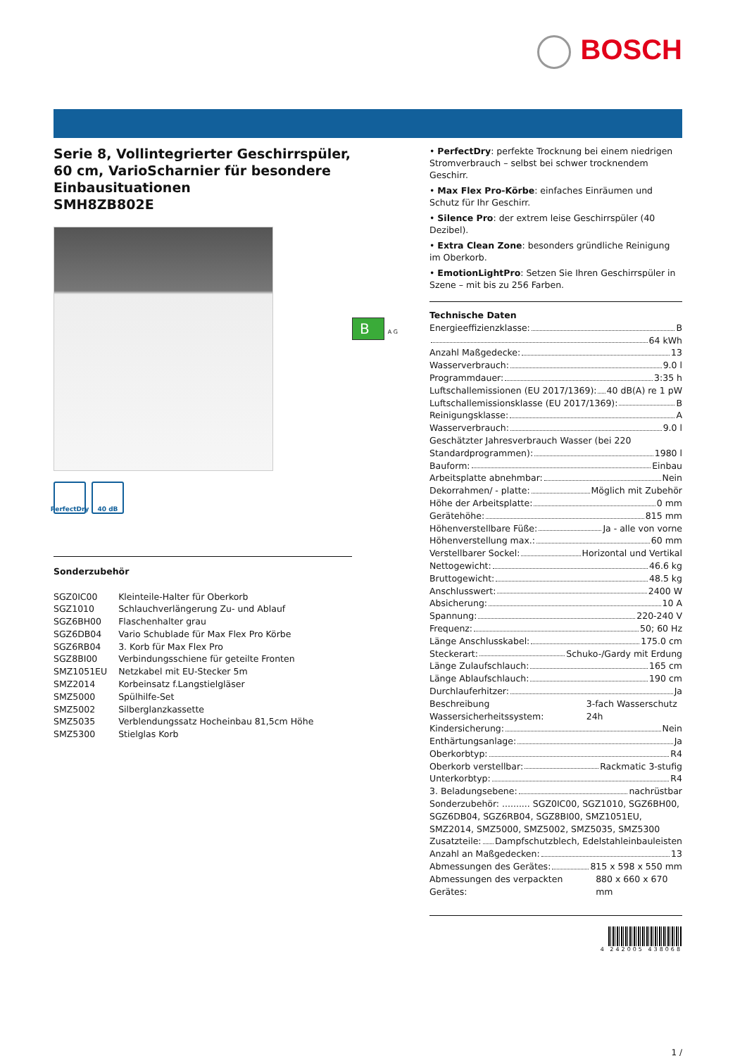BOSCH
Serie 8, Vollintegrierter Geschirrspüler, 60 cm, VarioScharnier für besondere Einbausituationen
SMH8ZB802E
PerfectDry
40 dB
Sonderzubehör
| SGZ0IC00 | Kleinteile-Halter für Oberkorb |
| SGZ1010 | Schlauchverlängerung Zu- und Ablauf |
| SGZ6BH00 | Flaschenhalter grau |
| SGZ6DB04 | Vario Schublade für Max Flex Pro Körbe |
| SGZ6RB04 | 3. Korb für Max Flex Pro |
| SGZ8BI00 | Verbindungsschiene für geteilte Fronten |
| SMZ1051EU | Netzkabel mit EU-Stecker 5m |
| SMZ2014 | Korbeinsatz f.Langstielgläser |
| SMZ5000 | Spülhilfe-Set |
| SMZ5002 | Silberglanzkassette |
| SMZ5035 | Verblendungssatz Hocheinbau 81,5cm Höhe |
| SMZ5300 | Stielglas Korb |
B A G
• PerfectDry: perfekte Trocknung bei einem niedrigen Stromverbrauch – selbst bei schwer trocknendem Geschirr.
• Max Flex Pro-Körbe: einfaches Einräumen und Schutz für Ihr Geschirr.
• Silence Pro: der extrem leise Geschirrspüler (40 Dezibel).
• Extra Clean Zone: besonders gründliche Reinigung im Oberkorb.
• EmotionLightPro: Setzen Sie Ihren Geschirrspüler in Szene – mit bis zu 256 Farben.
Technische Daten
Energieeffizienzklasse: B
64 kWh
Anzahl Maßgedecke: 13
Wasserverbrauch: 9.0 l
Programmdauer: 3:35 h
Luftschallemissionen (EU 2017/1369): 40 dB(A) re 1 pW
Luftschallemissionsklasse (EU 2017/1369): B
Reinigungsklasse: A
Wasserverbrauch: 9.0 l
Geschätzter Jahresverbrauch Wasser (bei 220
Standardprogrammen): 1980 l
Bauform: Einbau
Arbeitsplatte abnehmbar: Nein
Dekorrahmen/ - platte: Möglich mit Zubehör
Höhe der Arbeitsplatte: 0 mm
Gerätehöhe: 815 mm
Höhenverstellbare Füße: Ja - alle von vorne
Höhenverstellung max.: 60 mm
Verstellbarer Sockel: Horizontal und Vertikal
Nettogewicht: 46.6 kg
Bruttogewicht: 48.5 kg
Anschlusswert: 2400 W
Absicherung: 10 A
Spannung: 220-240 V
Frequenz: 50; 60 Hz
Länge Anschlusskabel: 175.0 cm
Steckerart: Schuko-/Gardy mit Erdung
Länge Zulaufschlauch: 165 cm
Länge Ablaufschlauch: 190 cm
Durchlauferhitzer: Ja
Beschreibung Wassersicherheitssystem: 3-fach Wasserschutz 24h
Kindersicherung: Nein
Enthärtungsanlage: Ja
Oberkorbtyp: R4
Oberkorb verstellbar: Rackmatic 3-stufig
Unterkorbtyp: R4
3. Beladungsebene: nachrüstbar
Sonderzubehör: .......... SGZ0IC00, SGZ1010, SGZ6BH00, SGZ6DB04, SGZ6RB04, SGZ8BI00, SMZ1051EU, SMZ2014, SMZ5000, SMZ5002, SMZ5035, SMZ5300
Zusatzteile: Dampfschutzblech, Edelstahleinbauleisten
Anzahl an Maßgedecken: 13
Abmessungen des Gerätes: 815 x 598 x 550 mm
Abmessungen des verpackten Gerätes: 880 x 660 x 670 mm
4 242005 438068
1 /